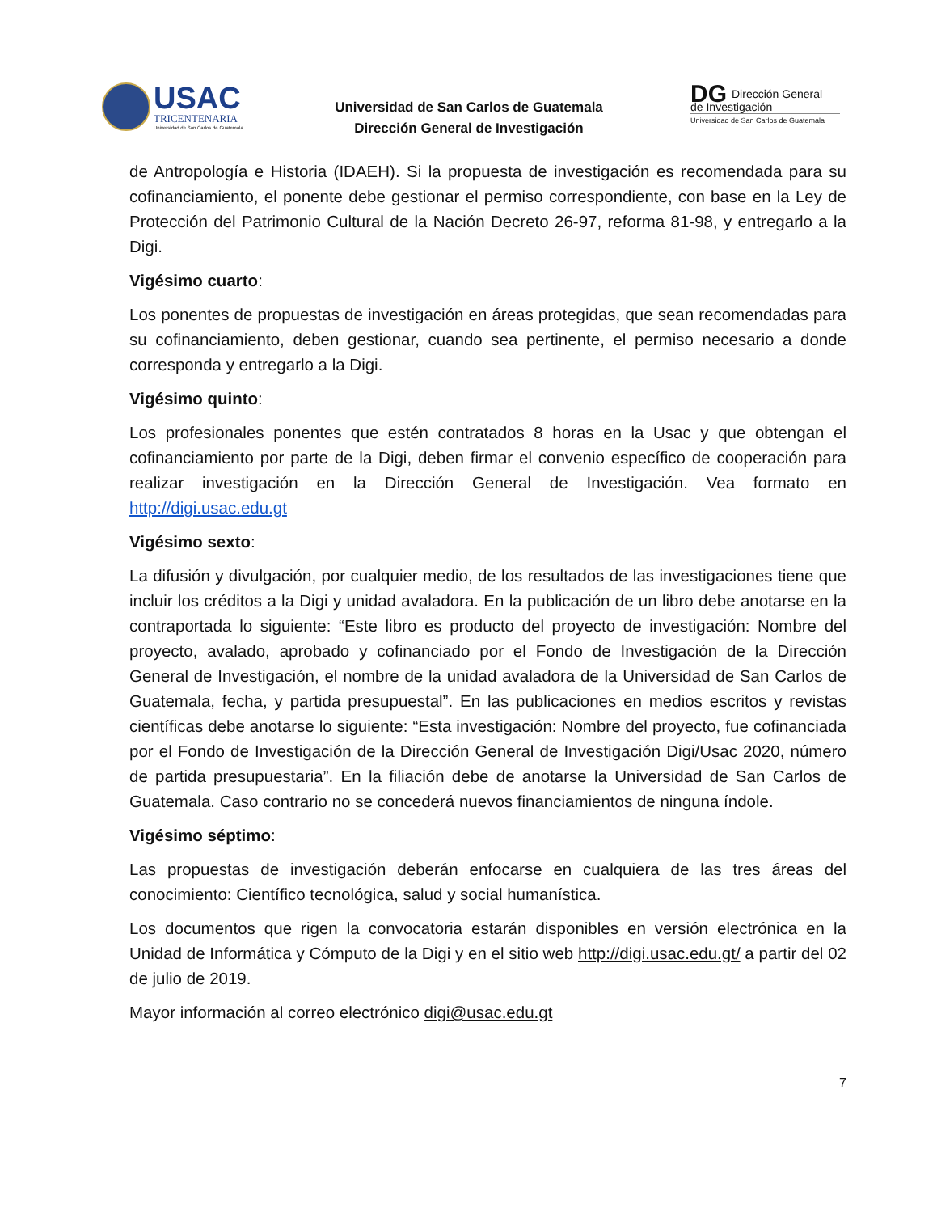USAC
TRICENTENARIA
Universidad de San Carlos de Guatemala
Universidad de San Carlos de Guatemala
Dirección General de Investigación
DG Dirección General
de Investigación
Universidad de San Carlos de Guatemala
de Antropología e Historia (IDAEH). Si la propuesta de investigación es recomendada para su cofinanciamiento, el ponente debe gestionar el permiso correspondiente, con base en la Ley de Protección del Patrimonio Cultural de la Nación Decreto 26-97, reforma 81-98, y entregarlo a la Digi.
Vigésimo cuarto:
Los ponentes de propuestas de investigación en áreas protegidas, que sean recomendadas para su cofinanciamiento, deben gestionar, cuando sea pertinente, el permiso necesario a donde corresponda y entregarlo a la Digi.
Vigésimo quinto:
Los profesionales ponentes que estén contratados 8 horas en la Usac y que obtengan el cofinanciamiento por parte de la Digi, deben firmar el convenio específico de cooperación para realizar investigación en la Dirección General de Investigación. Vea formato en http://digi.usac.edu.gt
Vigésimo sexto:
La difusión y divulgación, por cualquier medio, de los resultados de las investigaciones tiene que incluir los créditos a la Digi y unidad avaladora. En la publicación de un libro debe anotarse en la contraportada lo siguiente: “Este libro es producto del proyecto de investigación: Nombre del proyecto, avalado, aprobado y cofinanciado por el Fondo de Investigación de la Dirección General de Investigación, el nombre de la unidad avaladora de la Universidad de San Carlos de Guatemala, fecha, y partida presupuestal”. En las publicaciones en medios escritos y revistas científicas debe anotarse lo siguiente: “Esta investigación: Nombre del proyecto, fue cofinanciada por el Fondo de Investigación de la Dirección General de Investigación Digi/Usac 2020, número de partida presupuestaria”. En la filiación debe de anotarse la Universidad de San Carlos de Guatemala. Caso contrario no se concederá nuevos financiamientos de ninguna índole.
Vigésimo séptimo:
Las propuestas de investigación deberán enfocarse en cualquiera de las tres áreas del conocimiento: Científico tecnológica, salud y social humanística.
Los documentos que rigen la convocatoria estarán disponibles en versión electrónica en la Unidad de Informática y Cómputo de la Digi y en el sitio web http://digi.usac.edu.gt/ a partir del 02 de julio de 2019.
Mayor información al correo electrónico digi@usac.edu.gt
7